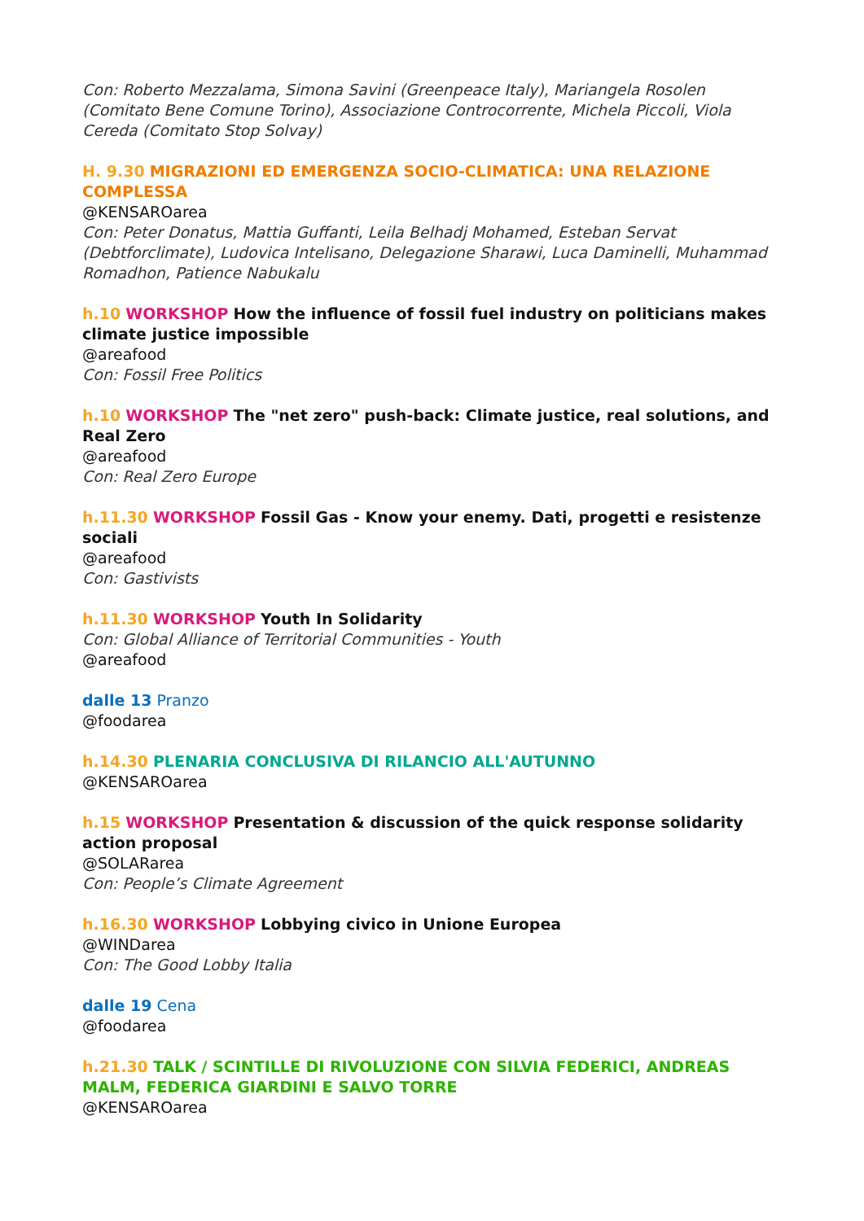Con: Roberto Mezzalama, Simona Savini (Greenpeace Italy), Mariangela Rosolen (Comitato Bene Comune Torino), Associazione Controcorrente, Michela Piccoli, Viola Cereda (Comitato Stop Solvay)
H. 9.30 MIGRAZIONI ED EMERGENZA SOCIO-CLIMATICA: UNA RELAZIONE COMPLESSA
@KENSAROarea
Con: Peter Donatus, Mattia Guffanti, Leila Belhadj Mohamed, Esteban Servat (Debtforclimate), Ludovica Intelisano, Delegazione Sharawi, Luca Daminelli, Muhammad Romadhon, Patience Nabukalu
h.10 WORKSHOP How the influence of fossil fuel industry on politicians makes climate justice impossible
@areafood
Con: Fossil Free Politics
h.10 WORKSHOP The "net zero" push-back: Climate justice, real solutions, and Real Zero
@areafood
Con: Real Zero Europe
h.11.30 WORKSHOP Fossil Gas - Know your enemy. Dati, progetti e resistenze sociali
@areafood
Con: Gastivists
h.11.30 WORKSHOP Youth In Solidarity
Con: Global Alliance of Territorial Communities - Youth
@areafood
dalle 13 Pranzo
@foodarea
h.14.30 PLENARIA CONCLUSIVA DI RILANCIO ALL'AUTUNNO
@KENSAROarea
h.15 WORKSHOP Presentation & discussion of the quick response solidarity action proposal
@SOLARarea
Con: People’s Climate Agreement
h.16.30 WORKSHOP Lobbying civico in Unione Europea
@WINDarea
Con: The Good Lobby Italia
dalle 19 Cena
@foodarea
h.21.30 TALK / SCINTILLE DI RIVOLUZIONE CON SILVIA FEDERICI, ANDREAS MALM, FEDERICA GIARDINI E SALVO TORRE
@KENSAROarea